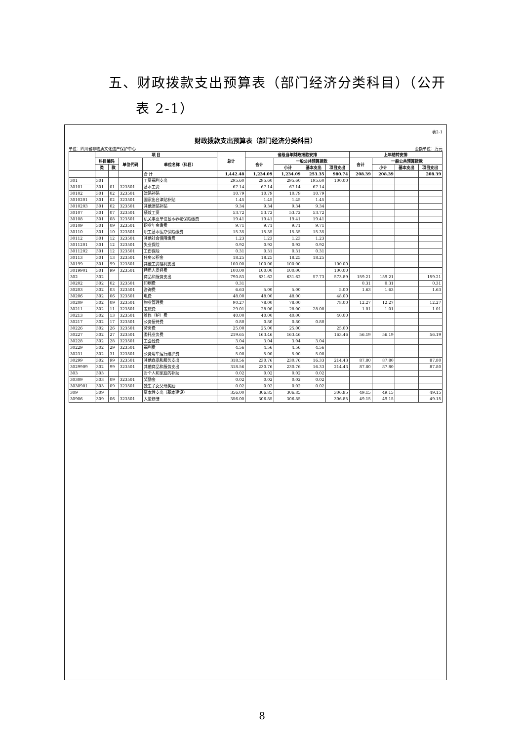五、财政拨款支出预算表（部门经济分类科目）（公开
表 2-1）
表2-1
财政拨款支出预算表（部门经济分类科目）
单位：四川省非物质文化遗产保护中心 金额单位：万元
| | 项 目 | | | | 总计 | 省级当年财政拨款安排 | | | | 上年结转安排 | | | |
| --- | --- | --- | --- | --- | --- | --- | --- | --- | --- | --- | --- | --- | --- |
| | 科目编码 | | 单位代码 | 单位名称（科目） | | 合计 | 一般公共预算拨款 | | | 合计 | 一般公共预算拨款 | | |
| | 类 | 款 | | | | | 小计 | 基本支出 | 项目支出 | | 小计 | 基本支出 | 项目支出 |
| | | | | 合 计 | 1,442.48 | 1,234.09 | 1,234.09 | 253.35 | 980.74 | 208.39 | 208.39 | | 208.39 |
| 301 | 301 | | | 工资福利支出 | 295.60 | 295.60 | 295.60 | 195.60 | 100.00 | | | | |
| 30101 | 301 | 01 | 323501 | 基本工资 | 67.14 | 67.14 | 67.14 | 67.14 | | | | | |
| 30102 | 301 | 02 | 323501 | 津贴补贴 | 10.79 | 10.79 | 10.79 | 10.79 | | | | | |
| 3010201 | 301 | 02 | 323501 | 国家出台津贴补贴 | 1.45 | 1.45 | 1.45 | 1.45 | | | | | |
| 3010203 | 301 | 02 | 323501 | 其他津贴补贴 | 9.34 | 9.34 | 9.34 | 9.34 | | | | | |
| 30107 | 301 | 07 | 323501 | 绩效工资 | 53.72 | 53.72 | 53.72 | 53.72 | | | | | |
| 30108 | 301 | 08 | 323501 | 机关事业单位基本养老保险缴费 | 19.41 | 19.41 | 19.41 | 19.41 | | | | | |
| 30109 | 301 | 09 | 323501 | 职业年金缴费 | 9.71 | 9.71 | 9.71 | 9.71 | | | | | |
| 30110 | 301 | 10 | 323501 | 职工基本医疗保险缴费 | 15.35 | 15.35 | 15.35 | 15.35 | | | | | |
| 30112 | 301 | 12 | 323501 | 其他社会保障缴费 | 1.23 | 1.23 | 1.23 | 1.23 | | | | | |
| 3011201 | 301 | 12 | 323501 | 失业保险 | 0.92 | 0.92 | 0.92 | 0.92 | | | | | |
| 3011202 | 301 | 12 | 323501 | 工伤保险 | 0.31 | 0.31 | 0.31 | 0.31 | | | | | |
| 30113 | 301 | 13 | 323501 | 住房公积金 | 18.25 | 18.25 | 18.25 | 18.25 | | | | | |
| 30199 | 301 | 99 | 323501 | 其他工资福利支出 | 100.00 | 100.00 | 100.00 | | 100.00 | | | | |
| 3019901 | 301 | 99 | 323501 | 聘用人员经费 | 100.00 | 100.00 | 100.00 | | 100.00 | | | | |
| 302 | 302 | | | 商品和服务支出 | 790.83 | 631.62 | 631.62 | 57.73 | 573.89 | 159.21 | 159.21 | | 159.21 |
| 30202 | 302 | 02 | 323501 | 印刷费 | 0.31 | | | | | 0.31 | 0.31 | | 0.31 |
| 30203 | 302 | 03 | 323501 | 咨询费 | 6.63 | 5.00 | 5.00 | | 5.00 | 1.63 | 1.63 | | 1.63 |
| 30206 | 302 | 06 | 323501 | 电费 | 48.00 | 48.00 | 48.00 | | 48.00 | | | | |
| 30209 | 302 | 09 | 323501 | 物业管理费 | 90.27 | 78.00 | 78.00 | | 78.00 | 12.27 | 12.27 | | 12.27 |
| 30211 | 302 | 11 | 323501 | 差旅费 | 29.01 | 28.00 | 28.00 | 28.00 | | 1.01 | 1.01 | | 1.01 |
| 30213 | 302 | 13 | 323501 | 维修（护）费 | 40.00 | 40.00 | 40.00 | | 40.00 | | | | |
| 30217 | 302 | 17 | 323501 | 公务接待费 | 0.80 | 0.80 | 0.80 | 0.80 | | | | | |
| 30226 | 302 | 26 | 323501 | 劳务费 | 25.00 | 25.00 | 25.00 | | 25.00 | | | | |
| 30227 | 302 | 27 | 323501 | 委托业务费 | 219.65 | 163.46 | 163.46 | | 163.46 | 56.19 | 56.19 | | 56.19 |
| 30228 | 302 | 28 | 323501 | 工会经费 | 3.04 | 3.04 | 3.04 | 3.04 | | | | | |
| 30229 | 302 | 29 | 323501 | 福利费 | 4.56 | 4.56 | 4.56 | 4.56 | | | | | |
| 30231 | 302 | 31 | 323501 | 公务用车运行维护费 | 5.00 | 5.00 | 5.00 | 5.00 | | | | | |
| 30299 | 302 | 99 | 323501 | 其他商品和服务支出 | 318.56 | 230.76 | 230.76 | 16.33 | 214.43 | 87.80 | 87.80 | | 87.80 |
| 3029909 | 302 | 99 | 323501 | 其他商品和服务支出 | 318.56 | 230.76 | 230.76 | 16.33 | 214.43 | 87.80 | 87.80 | | 87.80 |
| 303 | 303 | | | 对个人和家庭的补助 | 0.02 | 0.02 | 0.02 | 0.02 | | | | | |
| 30309 | 303 | 09 | 323501 | 奖励金 | 0.02 | 0.02 | 0.02 | 0.02 | | | | | |
| 3030901 | 303 | 09 | 323501 | 独生子女父母奖励 | 0.02 | 0.02 | 0.02 | 0.02 | | | | | |
| 309 | 309 | | | 资本性支出（基本建设） | 356.00 | 306.85 | 306.85 | | 306.85 | 49.15 | 49.15 | | 49.15 |
| 30906 | 309 | 06 | 323501 | 大型修缮 | 356.00 | 306.85 | 306.85 | | 306.85 | 49.15 | 49.15 | | 49.15 |
8